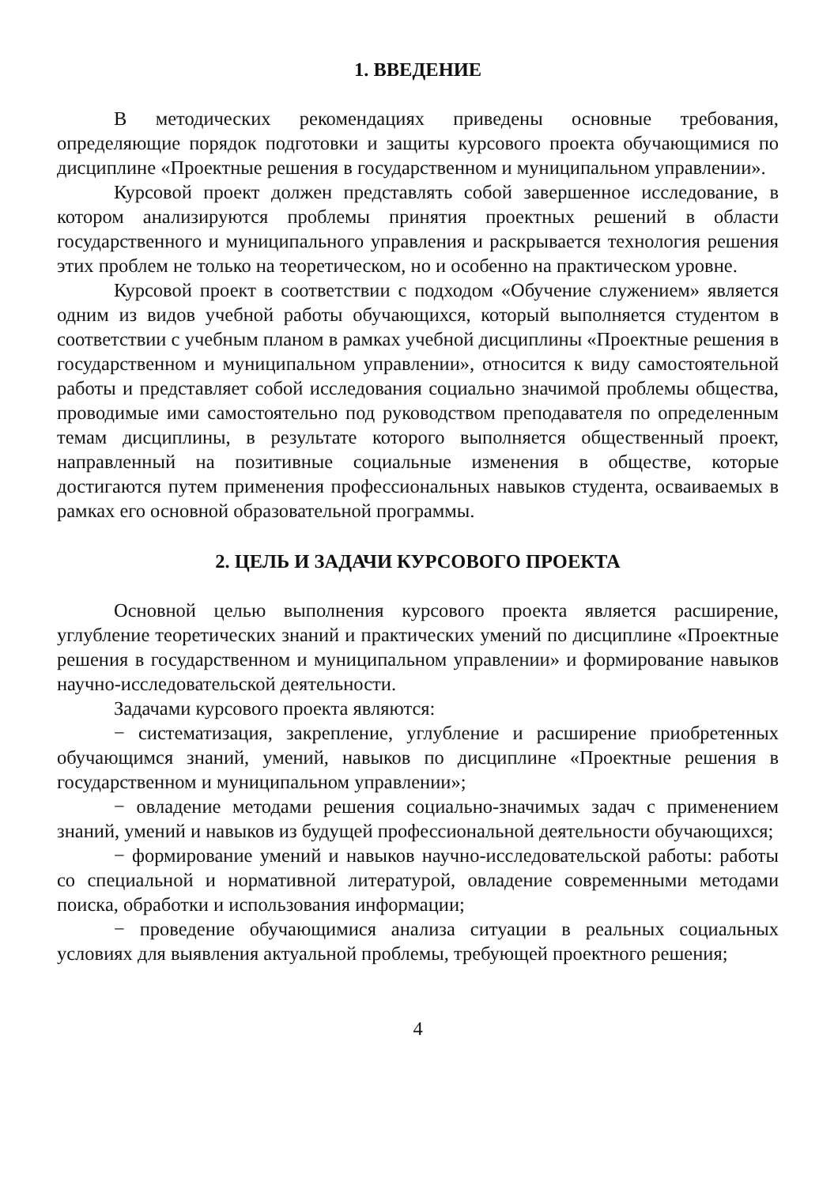1. ВВЕДЕНИЕ
В методических рекомендациях приведены основные требования, определяющие порядок подготовки и защиты курсового проекта обучающимися по дисциплине «Проектные решения в государственном и муниципальном управлении».
Курсовой проект должен представлять собой завершенное исследование, в котором анализируются проблемы принятия проектных решений в области государственного и муниципального управления и раскрывается технология решения этих проблем не только на теоретическом, но и особенно на практическом уровне.
Курсовой проект в соответствии с подходом «Обучение служением» является одним из видов учебной работы обучающихся, который выполняется студентом в соответствии с учебным планом в рамках учебной дисциплины «Проектные решения в государственном и муниципальном управлении», относится к виду самостоятельной работы и представляет собой исследования социально значимой проблемы общества, проводимые ими самостоятельно под руководством преподавателя по определенным темам дисциплины, в результате которого выполняется общественный проект, направленный на позитивные социальные изменения в обществе, которые достигаются путем применения профессиональных навыков студента, осваиваемых в рамках его основной образовательной программы.
2. ЦЕЛЬ И ЗАДАЧИ КУРСОВОГО ПРОЕКТА
Основной целью выполнения курсового проекта является расширение, углубление теоретических знаний и практических умений по дисциплине «Проектные решения в государственном и муниципальном управлении» и формирование навыков научно-исследовательской деятельности.
Задачами курсового проекта являются:
− систематизация, закрепление, углубление и расширение приобретенных обучающимся знаний, умений, навыков по дисциплине «Проектные решения в государственном и муниципальном управлении»;
− овладение методами решения социально-значимых задач с применением знаний, умений и навыков из будущей профессиональной деятельности обучающихся;
− формирование умений и навыков научно-исследовательской работы: работы со специальной и нормативной литературой, овладение современными методами поиска, обработки и использования информации;
− проведение обучающимися анализа ситуации в реальных социальных условиях для выявления актуальной проблемы, требующей проектного решения;
4